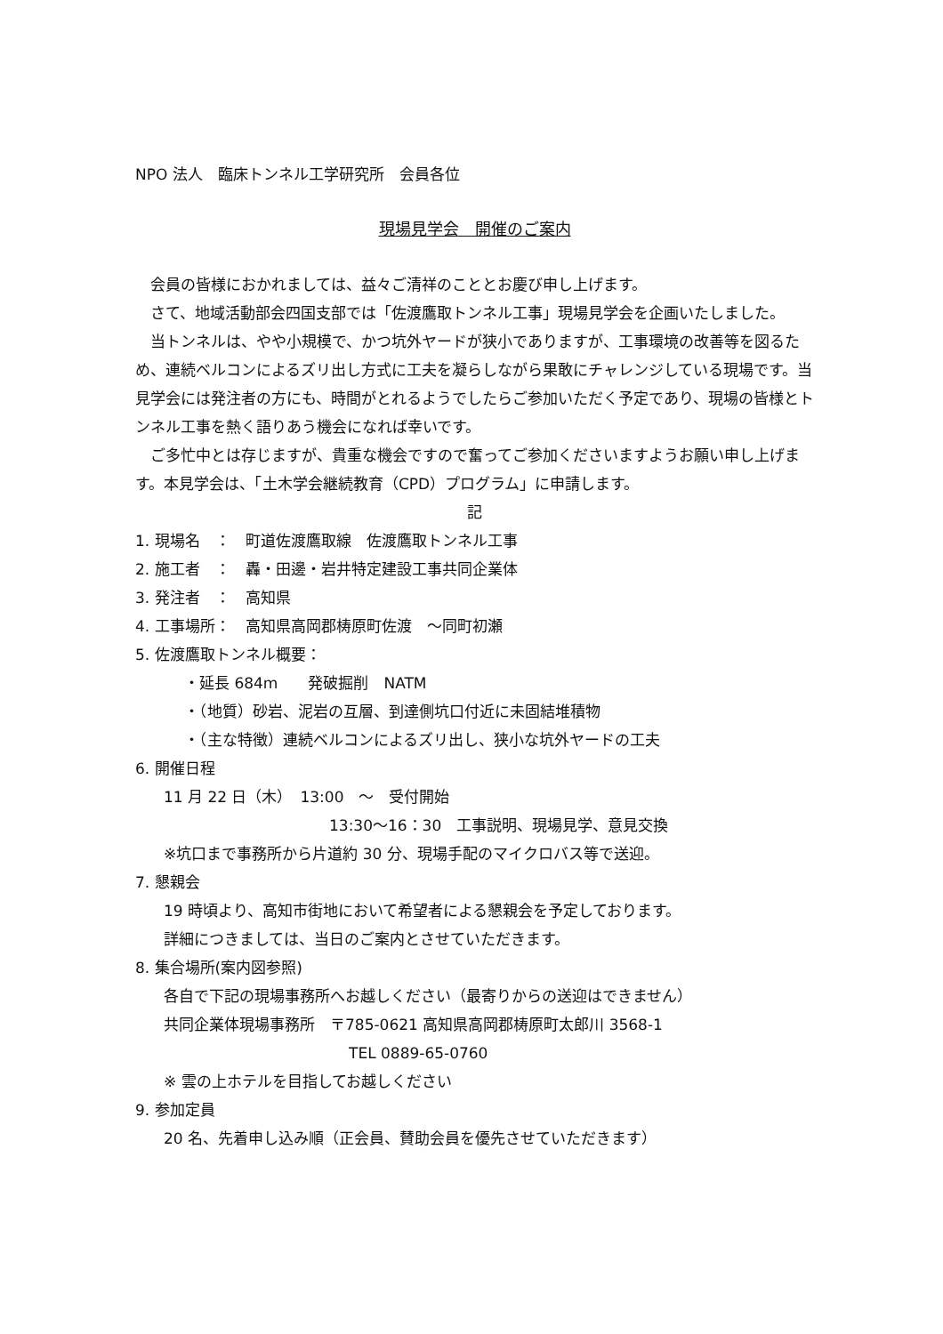NPO 法人　臨床トンネル工学研究所　会員各位
現場見学会　開催のご案内
会員の皆様におかれましては、益々ご清祥のこととお慶び申し上げます。
さて、地域活動部会四国支部では「佐渡鷹取トンネル工事」現場見学会を企画いたしました。
当トンネルは、やや小規模で、かつ坑外ヤードが狭小でありますが、工事環境の改善等を図るため、連続ベルコンによるズリ出し方式に工夫を凝らしながら果敢にチャレンジしている現場です。当見学会には発注者の方にも、時間がとれるようでしたらご参加いただく予定であり、現場の皆様とトンネル工事を熱く語りあう機会になれば幸いです。
ご多忙中とは存じますが、貴重な機会ですので奮ってご参加くださいますようお願い申し上げます。本見学会は、「土木学会継続教育（CPD）プログラム」に申請します。
記
1. 現場名　：　町道佐渡鷹取線　佐渡鷹取トンネル工事
2. 施工者　：　轟・田邊・岩井特定建設工事共同企業体
3. 発注者　：　高知県
4. 工事場所：　高知県高岡郡梼原町佐渡　～同町初瀬
5. 佐渡鷹取トンネル概要：
・延長 684m　　発破掘削　NATM
・（地質）砂岩、泥岩の互層、到達側坑口付近に未固結堆積物
・（主な特徴）連続ベルコンによるズリ出し、狭小な坑外ヤードの工夫
6. 開催日程
11 月 22 日（木）　13:00　～　受付開始
13:30～16：30　工事説明、現場見学、意見交換
※坑口まで事務所から片道約 30 分、現場手配のマイクロバス等で送迎。
7. 懇親会
19 時頃より、高知市街地において希望者による懇親会を予定しております。
詳細につきましては、当日のご案内とさせていただきます。
8. 集合場所(案内図参照)
各自で下記の現場事務所へお越しください（最寄りからの送迎はできません）
共同企業体現場事務所　〒785-0621 高知県高岡郡梼原町太郎川 3568-1
TEL 0889-65-0760
※ 雲の上ホテルを目指してお越しください
9. 参加定員
20 名、先着申し込み順（正会員、賛助会員を優先させていただきます）